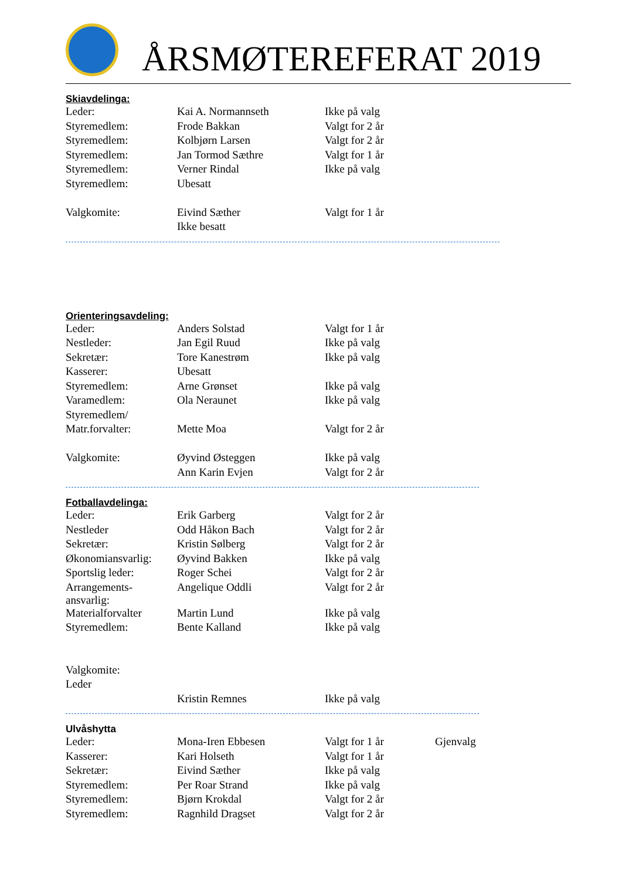ÅRSMØTEREFERAT 2019
Skiavdelinga:
| Leder: | Kai A. Normannseth | Ikke på valg |
| Styremedlem: | Frode Bakkan | Valgt for 2 år |
| Styremedlem: | Kolbjørn Larsen | Valgt for 2 år |
| Styremedlem: | Jan Tormod Sæthre | Valgt for 1 år |
| Styremedlem: | Verner Rindal | Ikke på valg |
| Styremedlem: | Ubesatt | |
| Valgkomite: | Eivind Sæther | Valgt for 1 år |
| | Ikke besatt | |
Orienteringsavdeling:
| Leder: | Anders Solstad | Valgt for 1 år |
| Nestleder: | Jan Egil Ruud | Ikke på valg |
| Sekretær: | Tore Kanestrøm | Ikke på valg |
| Kasserer: | Ubesatt | |
| Styremedlem: | Arne Grønset | Ikke på valg |
| Varamedlem: | Ola Neraunet | Ikke på valg |
| Styremedlem/ | | |
| Matr.forvalter: | Mette Moa | Valgt for 2 år |
| Valgkomite: | Øyvind Østeggen | Ikke på valg |
| | Ann Karin Evjen | Valgt for 2 år |
Fotballavdelinga:
| Leder: | Erik Garberg | Valgt for 2 år |
| Nestleder | Odd Håkon Bach | Valgt for 2 år |
| Sekretær: | Kristin Sølberg | Valgt for 2 år |
| Økonomiansvarlig: | Øyvind Bakken | Ikke på valg |
| Sportslig leder: | Roger Schei | Valgt for 2 år |
| Arrangements- ansvarlig: | Angelique Oddli | Valgt for 2 år |
| Materialforvalter | Martin Lund | Ikke på valg |
| Styremedlem: | Bente Kalland | Ikke på valg |
| Valgkomite: | | |
| Leder | | |
| | Kristin Remnes | Ikke på valg |
Ulvåshytta
| Leder: | Mona-Iren Ebbesen | Valgt for 1 år | Gjenvalg |
| Kasserer: | Kari Holseth | Valgt for 1 år | |
| Sekretær: | Eivind Sæther | Ikke på valg | |
| Styremedlem: | Per Roar Strand | Ikke på valg | |
| Styremedlem: | Bjørn Krokdal | Valgt for 2 år | |
| Styremedlem: | Ragnhild Dragset | Valgt for 2 år | |